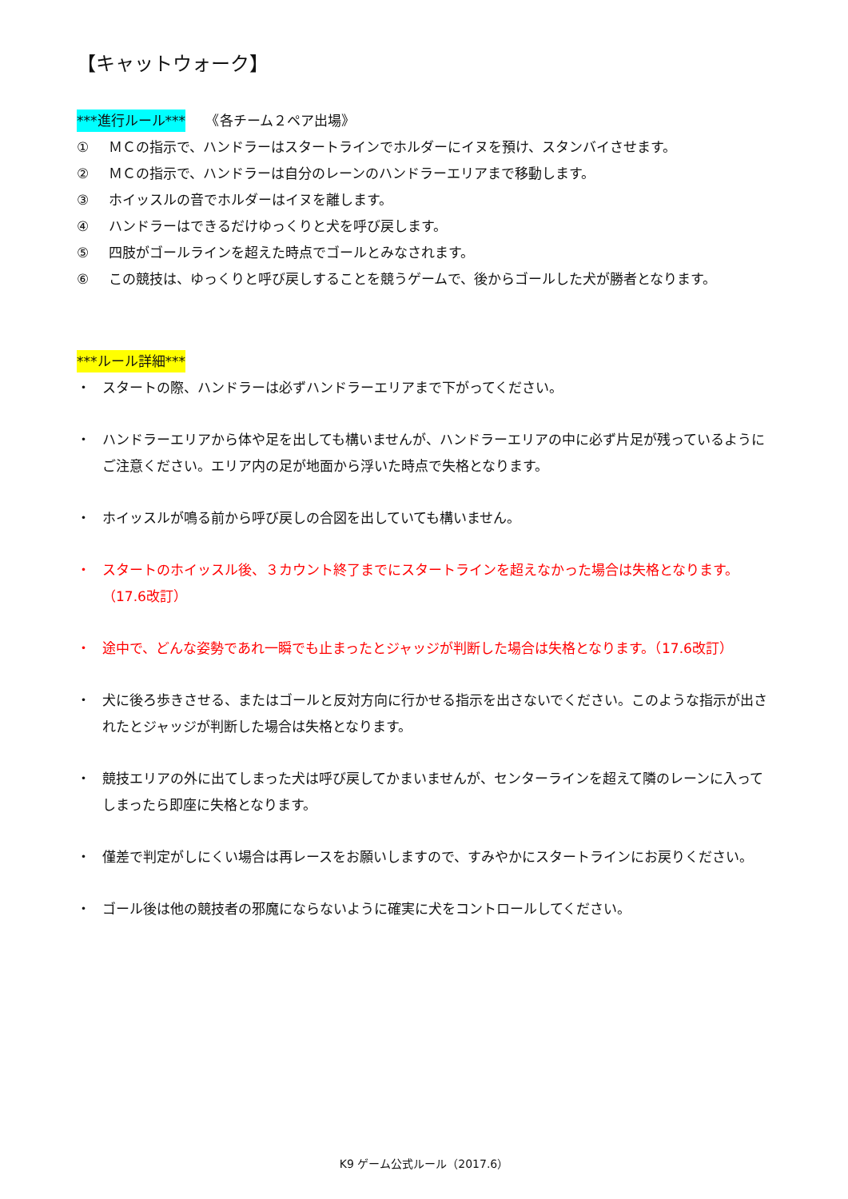【キャットウォーク】
***進行ルール***　　《各チーム２ペア出場》
① ＭＣの指示で、ハンドラーはスタートラインでホルダーにイヌを預け、スタンバイさせます。
② ＭＣの指示で、ハンドラーは自分のレーンのハンドラーエリアまで移動します。
③ ホイッスルの音でホルダーはイヌを離します。
④ ハンドラーはできるだけゆっくりと犬を呼び戻します。
⑤ 四肢がゴールラインを超えた時点でゴールとみなされます。
⑥ この競技は、ゆっくりと呼び戻しすることを競うゲームで、後からゴールした犬が勝者となります。
***ルール詳細***
・ スタートの際、ハンドラーは必ずハンドラーエリアまで下がってください。
・ ハンドラーエリアから体や足を出しても構いませんが、ハンドラーエリアの中に必ず片足が残っているようにご注意ください。エリア内の足が地面から浮いた時点で失格となります。
・ ホイッスルが鳴る前から呼び戻しの合図を出していても構いません。
・ スタートのホイッスル後、３カウント終了までにスタートラインを超えなかった場合は失格となります。（17.6改訂）
・ 途中で、どんな姿勢であれ一瞬でも止まったとジャッジが判断した場合は失格となります。（17.6改訂）
・ 犬に後ろ歩きさせる、またはゴールと反対方向に行かせる指示を出さないでください。このような指示が出されたとジャッジが判断した場合は失格となります。
・ 競技エリアの外に出てしまった犬は呼び戻してかまいませんが、センターラインを超えて隣のレーンに入ってしまったら即座に失格となります。
・ 僅差で判定がしにくい場合は再レースをお願いしますので、すみやかにスタートラインにお戻りください。
・ ゴール後は他の競技者の邪魔にならないように確実に犬をコントロールしてください。
K9 ゲーム公式ルール（2017.6）